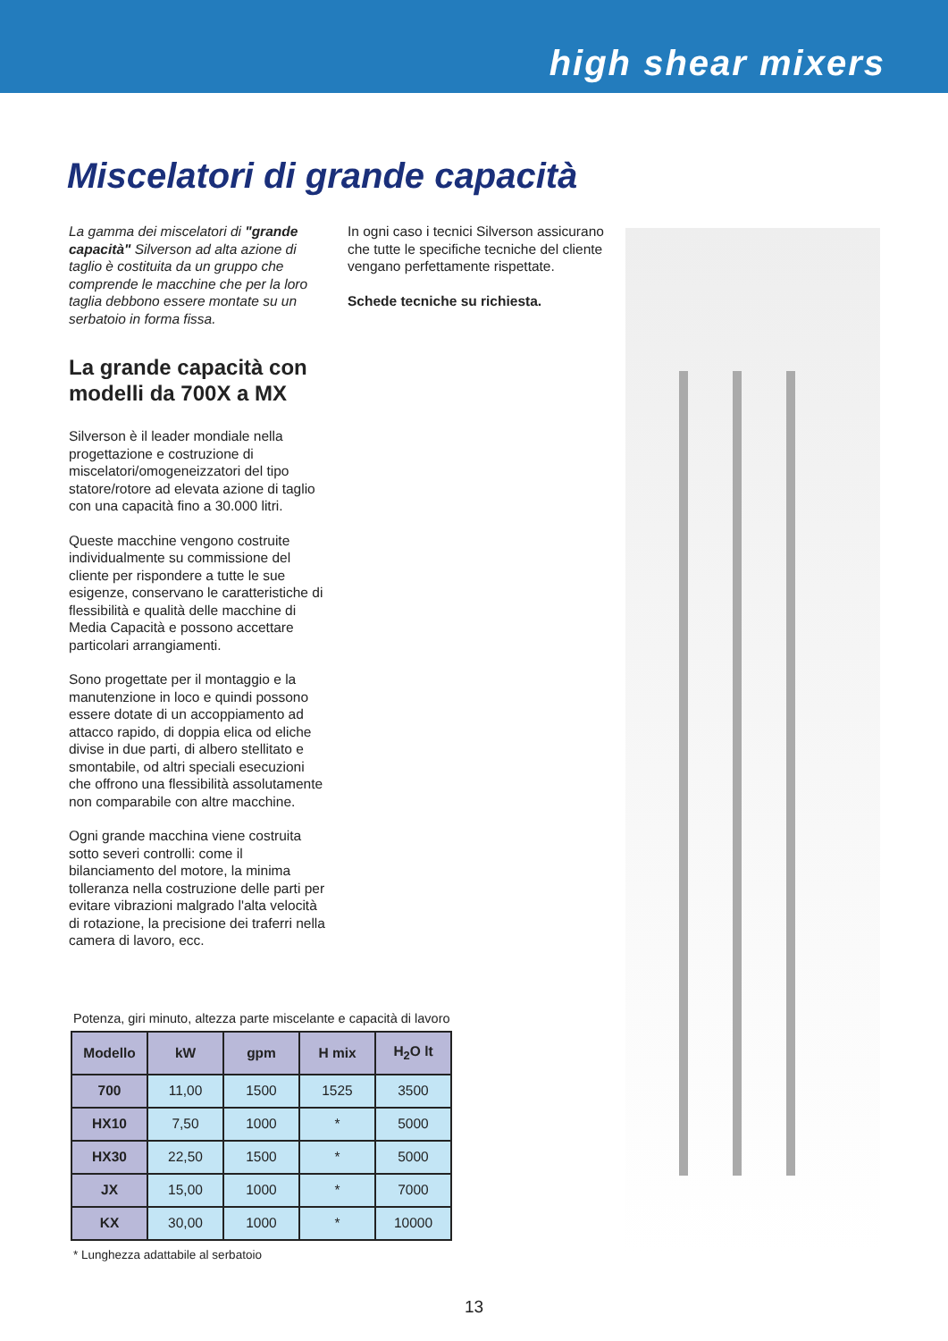high shear mixers
Miscelatori di grande capacità
La gamma dei miscelatori di "grande capacità" Silverson ad alta azione di taglio è costituita da un gruppo che comprende le macchine che per la loro taglia debbono essere montate su un serbatoio in forma fissa.
La grande capacità con modelli da 700X a MX
Silverson è il leader mondiale nella progettazione e costruzione di miscelatori/omogeneizzatori del tipo statore/rotore ad elevata azione di taglio con una capacità fino a 30.000 litri.
Queste macchine vengono costruite individualmente su commissione del cliente per rispondere a tutte le sue esigenze, conservano le caratteristiche di flessibilità e qualità delle macchine di Media Capacità e possono accettare particolari arrangiamenti.
Sono progettate per il montaggio e la manutenzione in loco e quindi possono essere dotate di un accoppiamento ad attacco rapido, di doppia elica od eliche divise in due parti, di albero stellitato e smontabile, od altri speciali esecuzioni che offrono una flessibilità assolutamente non comparabile con altre macchine.
Ogni grande macchina viene costruita sotto severi controlli: come il bilanciamento del motore, la minima tolleranza nella costruzione delle parti per evitare vibrazioni malgrado l'alta velocità di rotazione, la precisione dei traferri nella camera di lavoro, ecc.
In ogni caso i tecnici Silverson assicurano che tutte le specifiche tecniche del cliente vengano perfettamente rispettate.
Schede tecniche su richiesta.
Potenza, giri minuto, altezza parte miscelante e capacità di lavoro
| Modello | kW | gpm | H mix | H<sub>2</sub>O lt |
| --- | --- | --- | --- | --- |
| 700 | 11,00 | 1500 | 1525 | 3500 |
| HX10 | 7,50 | 1000 | * | 5000 |
| HX30 | 22,50 | 1500 | * | 5000 |
| JX | 15,00 | 1000 | * | 7000 |
| KX | 30,00 | 1000 | * | 10000 |
* Lunghezza adattabile al serbatoio
13